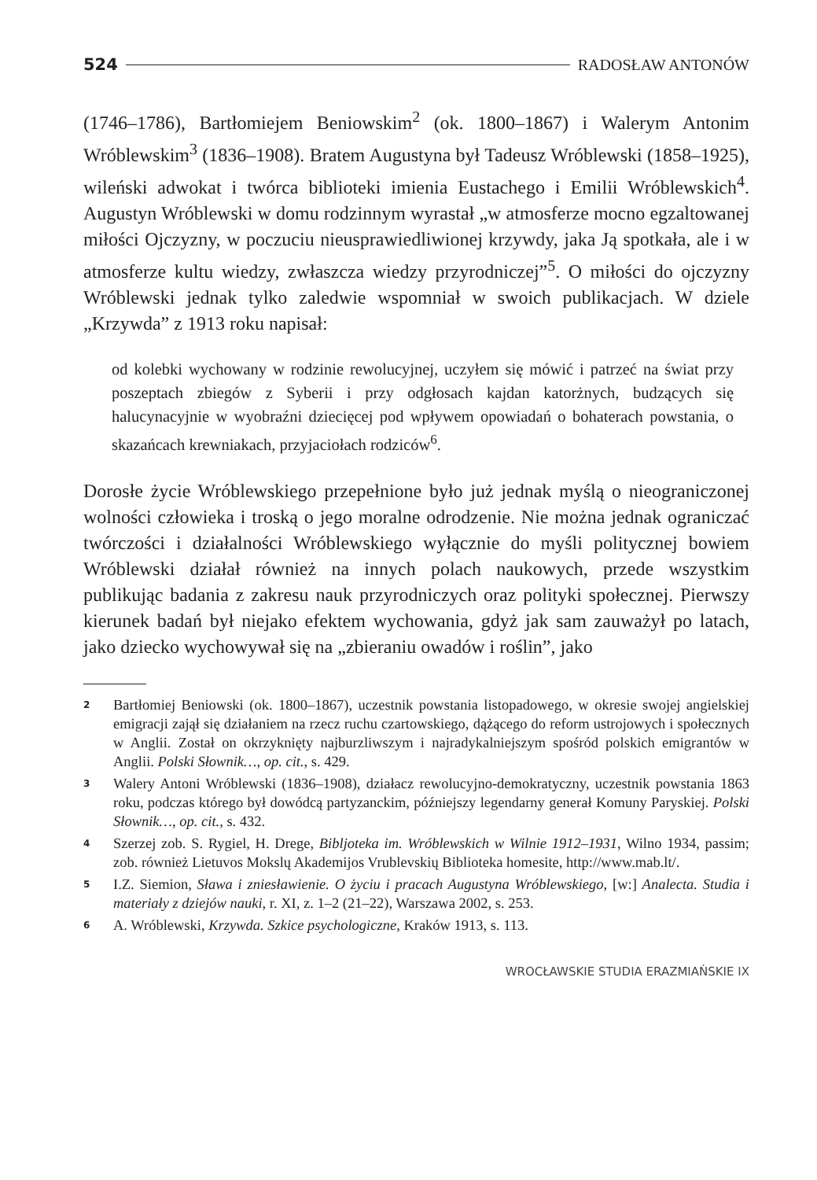524 RADOSŁAW ANTONÓW
(1746–1786), Bartłomiejem Beniowskim<sup>2</sup> (ok. 1800–1867) i Walerym Antonim Wróblewskim<sup>3</sup> (1836–1908). Bratem Augustyna był Tadeusz Wróblewski (1858–1925), wileński adwokat i twórca biblioteki imienia Eustachego i Emilii Wróblewskich<sup>4</sup>. Augustyn Wróblewski w domu rodzinnym wyrastał „w atmosferze mocno egzaltowanej miłości Ojczyzny, w poczuciu nieusprawiedliwionej krzywdy, jaka Ją spotkała, ale i w atmosferze kultu wiedzy, zwłaszcza wiedzy przyrodniczej”<sup>5</sup>. O miłości do ojczyzny Wróblewski jednak tylko zaledwie wspomniał w swoich publikacjach. W dziele „Krzywda” z 1913 roku napisał:
od kolebki wychowany w rodzinie rewolucyjnej, uczyłem się mówić i patrzeć na świat przy poszeptach zbiegów z Syberii i przy odgłosach kajdan katorżnych, budzących się halucynacyjnie w wyobraźni dziecięcej pod wpływem opowiadań o bohaterach powstania, o skazańcach krewniakach, przyjaciołach rodziców<sup>6</sup>.
Dorosłe życie Wróblewskiego przepełnione było już jednak myślą o nieograniczonej wolności człowieka i troską o jego moralne odrodzenie. Nie można jednak ograniczać twórczości i działalności Wróblewskiego wyłącznie do myśli politycznej bowiem Wróblewski działał również na innych polach naukowych, przede wszystkim publikując badania z zakresu nauk przyrodniczych oraz polityki społecznej. Pierwszy kierunek badań był niejako efektem wychowania, gdyż jak sam zauważył po latach, jako dziecko wychowywał się na „zbieraniu owadów i roślin”, jako
2 Bartłomiej Beniowski (ok. 1800–1867), uczestnik powstania listopadowego, w okresie swojej angielskiej emigracji zajął się działaniem na rzecz ruchu czartowskiego, dążącego do reform ustrojowych i społecznych w Anglii. Został on okrzyknięty najburzliwszym i najradykalniejszym spośród polskich emigrantów w Anglii. Polski Słownik…, op. cit., s. 429.
3 Walery Antoni Wróblewski (1836–1908), działacz rewolucyjno-demokratyczny, uczestnik powstania 1863 roku, podczas którego był dowódcą partyzanckim, późniejszy legendarny generał Komuny Paryskiej. Polski Słownik…, op. cit., s. 432.
4 Szerzej zob. S. Rygiel, H. Drege, Bibljoteka im. Wróblewskich w Wilnie 1912–1931, Wilno 1934, passim; zob. również Lietuvos Mokslų Akademijos Vrublevskių Biblioteka homesite, http://www.mab.lt/.
5 I.Z. Siemion, Sława i zniesławienie. O życiu i pracach Augustyna Wróblewskiego, [w:] Analecta. Studia i materiały z dziejów nauki, r. XI, z. 1–2 (21–22), Warszawa 2002, s. 253.
6 A. Wróblewski, Krzywda. Szkice psychologiczne, Kraków 1913, s. 113.
WROCŁAWSKIE STUDIA ERAZMIAŃSKIE IX